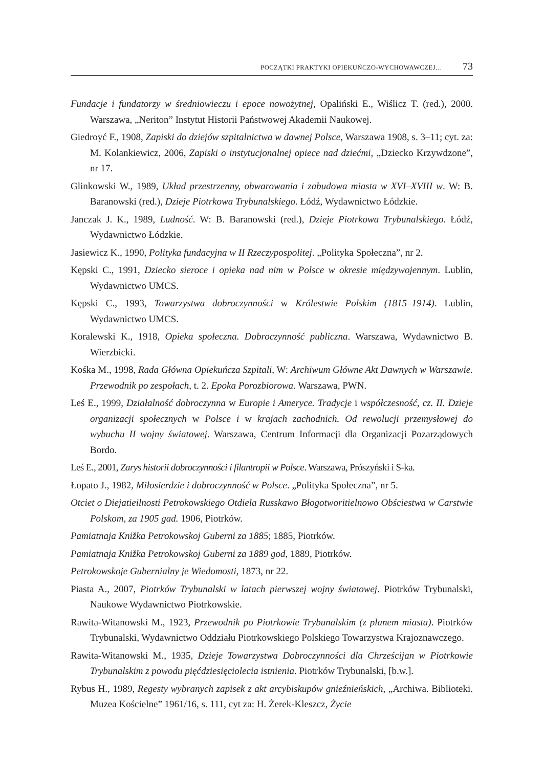POCZĄTKI PRAKTYKI OPIEKUŃCZO-WYCHOWAWCZEJ… 73
Fundacje i fundatorzy w średniowieczu i epoce nowożytnej, Opaliński E., Wiślicz T. (red.), 2000. Warszawa, „Neriton” Instytut Historii Państwowej Akademii Naukowej.
Giedroyć F., 1908, Zapiski do dziejów szpitalnictwa w dawnej Polsce, Warszawa 1908, s. 3–11; cyt. za: M. Kolankiewicz, 2006, Zapiski o instytucjonalnej opiece nad dziećmi, „Dziecko Krzywdzone”, nr 17.
Glinkowski W., 1989, Układ przestrzenny, obwarowania i zabudowa miasta w XVI–XVIII w. W: B. Baranowski (red.), Dzieje Piotrkowa Trybunalskiego. Łódź, Wydawnictwo Łódzkie.
Janczak J. K., 1989, Ludność. W: B. Baranowski (red.), Dzieje Piotrkowa Trybunalskiego. Łódź, Wydawnictwo Łódzkie.
Jasiewicz K., 1990, Polityka fundacyjna w II Rzeczypospolitej. „Polityka Społeczna”, nr 2.
Kępski C., 1991, Dziecko sieroce i opieka nad nim w Polsce w okresie międzywojennym. Lublin, Wydawnictwo UMCS.
Kępski C., 1993, Towarzystwa dobroczynności w Królestwie Polskim (1815–1914). Lublin, Wydawnictwo UMCS.
Koralewski K., 1918, Opieka społeczna. Dobroczynność publiczna. Warszawa, Wydawnictwo B. Wierzbicki.
Kośka M., 1998, Rada Główna Opiekuńcza Szpitali, W: Archiwum Główne Akt Dawnych w Warszawie. Przewodnik po zespołach, t. 2. Epoka Porozbiorowa. Warszawa, PWN.
Leś E., 1999, Działalność dobroczynna w Europie i Ameryce. Tradycje i współczesność, cz. II. Dzieje organizacji społecznych w Polsce i w krajach zachodnich. Od rewolucji przemysłowej do wybuchu II wojny światowej. Warszawa, Centrum Informacji dla Organizacji Pozarządowych Bordo.
Leś E., 2001, Zarys historii dobroczynności i filantropii w Polsce. Warszawa, Prószyński i S-ka.
Łopato J., 1982, Miłosierdzie i dobroczynność w Polsce. „Polityka Społeczna”, nr 5.
Otciet o Diejatieilnosti Petrokowskiego Otdiela Russkawo Błogotworitielnowo Obściestwa w Carstwie Polskom, za 1905 gad. 1906, Piotrków.
Pamiatnaja Knižka Petrokowskoj Guberni za 1885; 1885, Piotrków.
Pamiatnaja Knižka Petrokowskoj Guberni za 1889 god, 1889, Piotrków.
Petrokowskoje Gubernialny je Wiedomosti, 1873, nr 22.
Piasta A., 2007, Piotrków Trybunalski w latach pierwszej wojny światowej. Piotrków Trybunalski, Naukowe Wydawnictwo Piotrkowskie.
Rawita-Witanowski M., 1923, Przewodnik po Piotrkowie Trybunalskim (z planem miasta). Piotrków Trybunalski, Wydawnictwo Oddziału Piotrkowskiego Polskiego Towarzystwa Krajoznawczego.
Rawita-Witanowski M., 1935, Dzieje Towarzystwa Dobroczynności dla Chrześcijan w Piotrkowie Trybunalskim z powodu pięćdziesięciolecia istnienia. Piotrków Trybunalski, [b.w.].
Rybus H., 1989, Regesty wybranych zapisek z akt arcybiskupów gnieźnieńskich, „Archiwa. Biblioteki. Muzea Kościelne” 1961/16, s. 111, cyt za: H. Żerek-Kleszcz, Życie